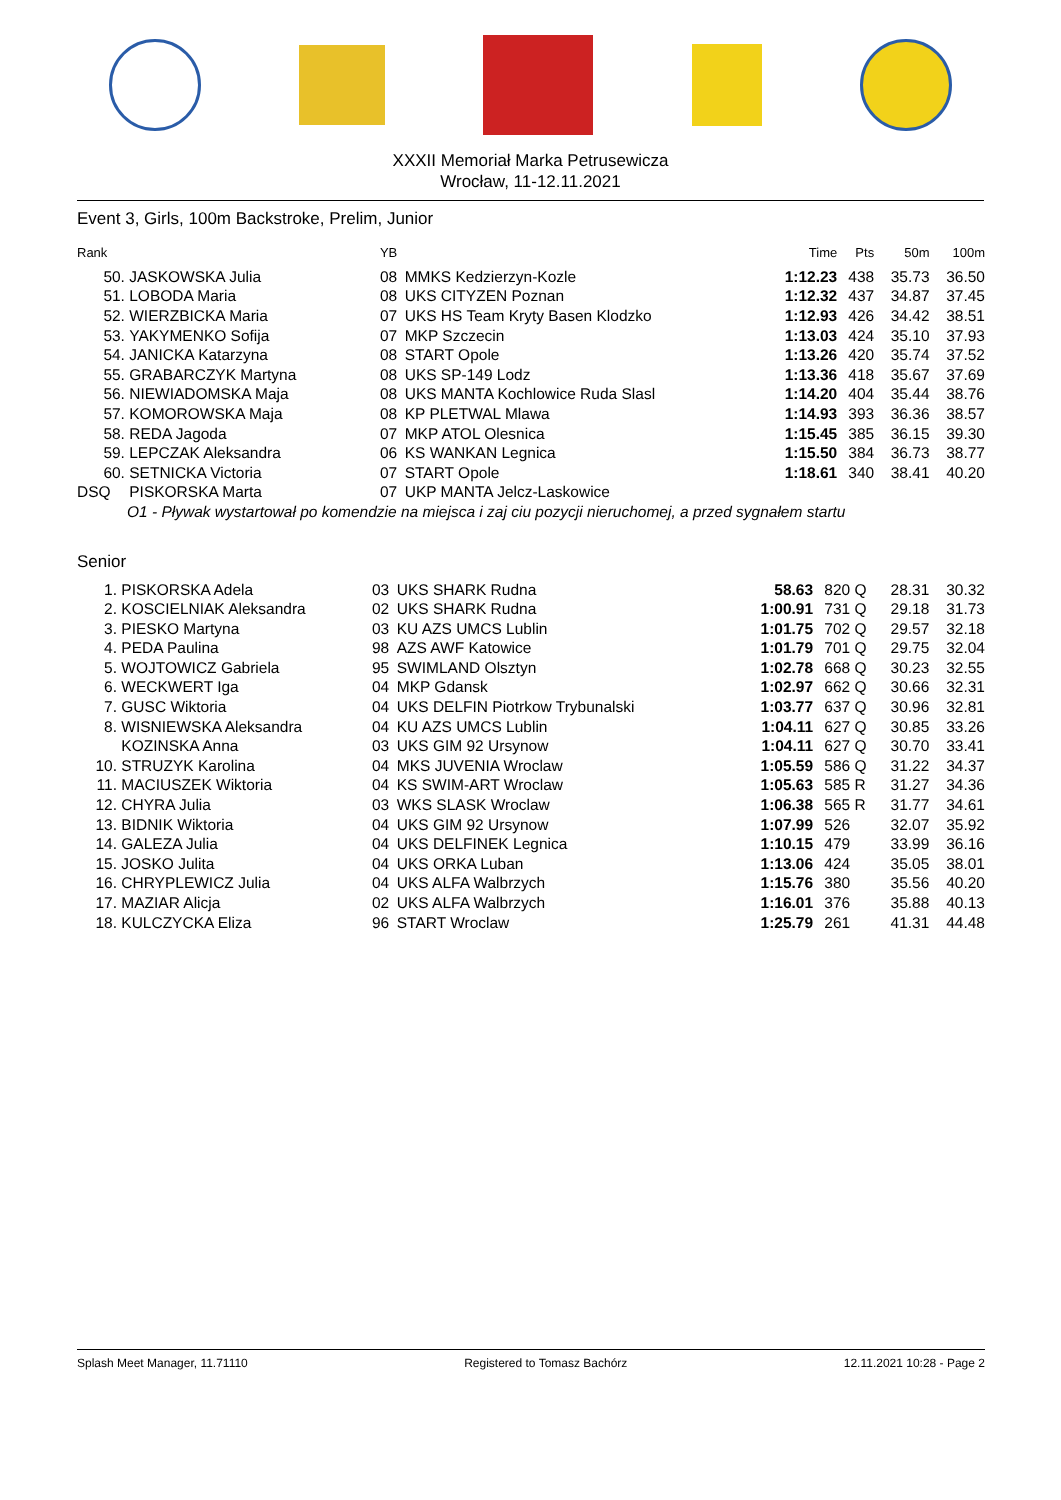XXXII Memoriał Marka Petrusewicza
Wrocław, 11-12.11.2021
Event 3, Girls, 100m Backstroke, Prelim, Junior
| Rank | | YB | | Time | Pts | | 50m | 100m |
| --- | --- | --- | --- | --- | --- | --- | --- | --- |
| 50. | JASKOWSKA Julia | 08 | MMKS Kedzierzyn-Kozle | 1:12.23 | 438 | | 35.73 | 36.50 |
| 51. | LOBODA Maria | 08 | UKS CITYZEN Poznan | 1:12.32 | 437 | | 34.87 | 37.45 |
| 52. | WIERZBICKA Maria | 07 | UKS HS Team Kryty Basen Klodzko | 1:12.93 | 426 | | 34.42 | 38.51 |
| 53. | YAKYMENKO Sofija | 07 | MKP Szczecin | 1:13.03 | 424 | | 35.10 | 37.93 |
| 54. | JANICKA Katarzyna | 08 | START Opole | 1:13.26 | 420 | | 35.74 | 37.52 |
| 55. | GRABARCZYK Martyna | 08 | UKS SP-149 Lodz | 1:13.36 | 418 | | 35.67 | 37.69 |
| 56. | NIEWIADOMSKA Maja | 08 | UKS MANTA Kochlowice Ruda Slasl | 1:14.20 | 404 | | 35.44 | 38.76 |
| 57. | KOMOROWSKA Maja | 08 | KP PLETWAL Mlawa | 1:14.93 | 393 | | 36.36 | 38.57 |
| 58. | REDA Jagoda | 07 | MKP ATOL Olesnica | 1:15.45 | 385 | | 36.15 | 39.30 |
| 59. | LEPCZAK Aleksandra | 06 | KS WANKAN Legnica | 1:15.50 | 384 | | 36.73 | 38.77 |
| 60. | SETNICKA Victoria | 07 | START Opole | 1:18.61 | 340 | | 38.41 | 40.20 |
| DSQ | PISKORSKA Marta | 07 | UKP MANTA Jelcz-Laskowice | | | | | |
| O1 - Pływak wystartował po komendzie na miejsca i zaj ciu pozycji nieruchomej, a przed sygnałem startu | | | | | | | | |
Senior
| 1. | PISKORSKA Adela | 03 | UKS SHARK Rudna | 58.63 | 820 | Q | 28.31 | 30.32 |
| 2. | KOSCIELNIAK Aleksandra | 02 | UKS SHARK Rudna | 1:00.91 | 731 | Q | 29.18 | 31.73 |
| 3. | PIESKO Martyna | 03 | KU AZS UMCS Lublin | 1:01.75 | 702 | Q | 29.57 | 32.18 |
| 4. | PEDA Paulina | 98 | AZS AWF Katowice | 1:01.79 | 701 | Q | 29.75 | 32.04 |
| 5. | WOJTOWICZ Gabriela | 95 | SWIMLAND Olsztyn | 1:02.78 | 668 | Q | 30.23 | 32.55 |
| 6. | WECKWERT Iga | 04 | MKP Gdansk | 1:02.97 | 662 | Q | 30.66 | 32.31 |
| 7. | GUSC Wiktoria | 04 | UKS DELFIN Piotrkow Trybunalski | 1:03.77 | 637 | Q | 30.96 | 32.81 |
| 8. | WISNIEWSKA Aleksandra | 04 | KU AZS UMCS Lublin | 1:04.11 | 627 | Q | 30.85 | 33.26 |
| | KOZINSKA Anna | 03 | UKS GIM 92 Ursynow | 1:04.11 | 627 | Q | 30.70 | 33.41 |
| 10. | STRUZYK Karolina | 04 | MKS JUVENIA Wroclaw | 1:05.59 | 586 | Q | 31.22 | 34.37 |
| 11. | MACIUSZEK Wiktoria | 04 | KS SWIM-ART Wroclaw | 1:05.63 | 585 | R | 31.27 | 34.36 |
| 12. | CHYRA Julia | 03 | WKS SLASK Wroclaw | 1:06.38 | 565 | R | 31.77 | 34.61 |
| 13. | BIDNIK Wiktoria | 04 | UKS GIM 92 Ursynow | 1:07.99 | 526 | | 32.07 | 35.92 |
| 14. | GALEZA Julia | 04 | UKS DELFINEK Legnica | 1:10.15 | 479 | | 33.99 | 36.16 |
| 15. | JOSKO Julita | 04 | UKS ORKA Luban | 1:13.06 | 424 | | 35.05 | 38.01 |
| 16. | CHRYPLEWICZ Julia | 04 | UKS ALFA Walbrzych | 1:15.76 | 380 | | 35.56 | 40.20 |
| 17. | MAZIAR Alicja | 02 | UKS ALFA Walbrzych | 1:16.01 | 376 | | 35.88 | 40.13 |
| 18. | KULCZYCKA Eliza | 96 | START Wroclaw | 1:25.79 | 261 | | 41.31 | 44.48 |
Splash Meet Manager, 11.71110 Registered to Tomasz Bachórz 12.11.2021 10:28 - Page 2